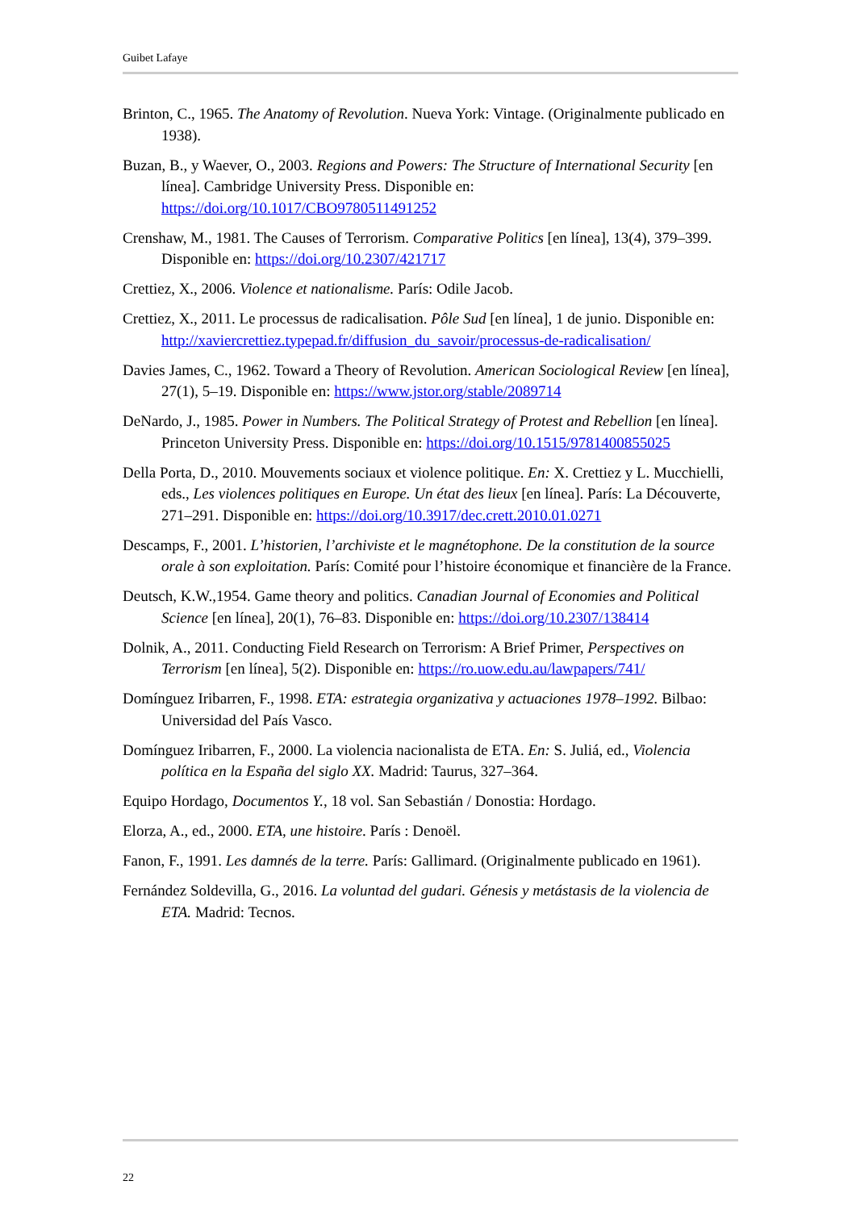Guibet Lafaye
Brinton, C., 1965. The Anatomy of Revolution. Nueva York: Vintage. (Originalmente publicado en 1938).
Buzan, B., y Waever, O., 2003. Regions and Powers: The Structure of International Security [en línea]. Cambridge University Press. Disponible en: https://doi.org/10.1017/CBO9780511491252
Crenshaw, M., 1981. The Causes of Terrorism. Comparative Politics [en línea], 13(4), 379–399. Disponible en: https://doi.org/10.2307/421717
Crettiez, X., 2006. Violence et nationalisme. París: Odile Jacob.
Crettiez, X., 2011. Le processus de radicalisation. Pôle Sud [en línea], 1 de junio. Disponible en: http://xaviercrettiez.typepad.fr/diffusion_du_savoir/processus-de-radicalisation/
Davies James, C., 1962. Toward a Theory of Revolution. American Sociological Review [en línea], 27(1), 5–19. Disponible en: https://www.jstor.org/stable/2089714
DeNardo, J., 1985. Power in Numbers. The Political Strategy of Protest and Rebellion [en línea]. Princeton University Press. Disponible en: https://doi.org/10.1515/9781400855025
Della Porta, D., 2010. Mouvements sociaux et violence politique. En: X. Crettiez y L. Mucchielli, eds., Les violences politiques en Europe. Un état des lieux [en línea]. París: La Découverte, 271–291. Disponible en: https://doi.org/10.3917/dec.crett.2010.01.0271
Descamps, F., 2001. L’historien, l’archiviste et le magnétophone. De la constitution de la source orale à son exploitation. París: Comité pour l’histoire économique et financière de la France.
Deutsch, K.W.,1954. Game theory and politics. Canadian Journal of Economies and Political Science [en línea], 20(1), 76–83. Disponible en: https://doi.org/10.2307/138414
Dolnik, A., 2011. Conducting Field Research on Terrorism: A Brief Primer, Perspectives on Terrorism [en línea], 5(2). Disponible en: https://ro.uow.edu.au/lawpapers/741/
Domínguez Iribarren, F., 1998. ETA: estrategia organizativa y actuaciones 1978–1992. Bilbao: Universidad del País Vasco.
Domínguez Iribarren, F., 2000. La violencia nacionalista de ETA. En: S. Juliá, ed., Violencia política en la España del siglo XX. Madrid: Taurus, 327–364.
Equipo Hordago, Documentos Y., 18 vol. San Sebastián / Donostia: Hordago.
Elorza, A., ed., 2000. ETA, une histoire. París : Denoël.
Fanon, F., 1991. Les damnés de la terre. París: Gallimard. (Originalmente publicado en 1961).
Fernández Soldevilla, G., 2016. La voluntad del gudari. Génesis y metástasis de la violencia de ETA. Madrid: Tecnos.
22